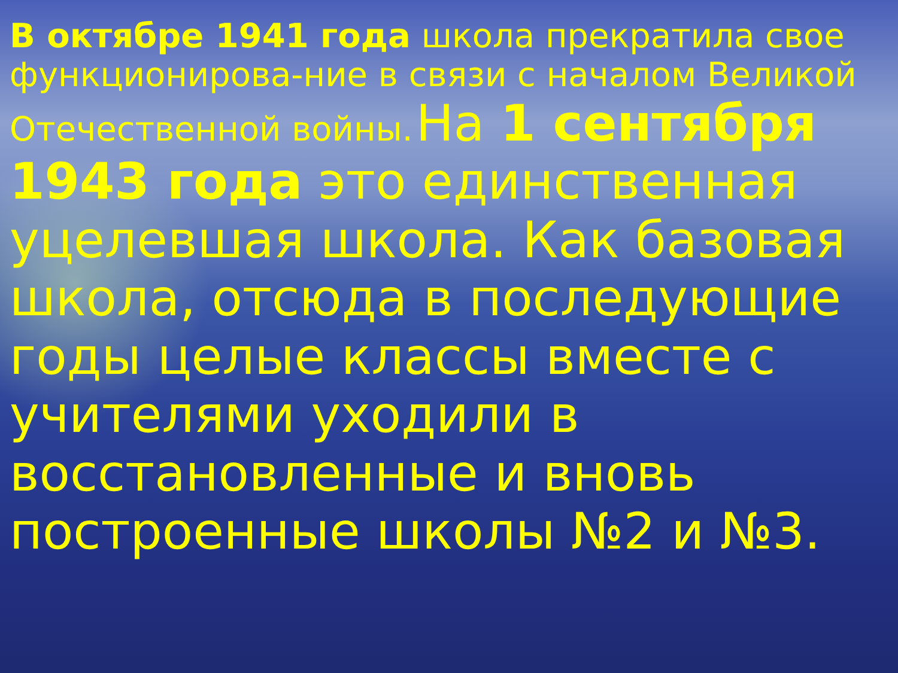В октябре 1941 года школа прекратила свое функционирова-ние в связи с началом Великой Отечественной войны. На 1 сентября 1943 года это единственная уцелевшая школа. Как базовая школа, отсюда в последующие годы целые классы вместе с учителями уходили в восстановленные и вновь построенные школы №2 и №3.